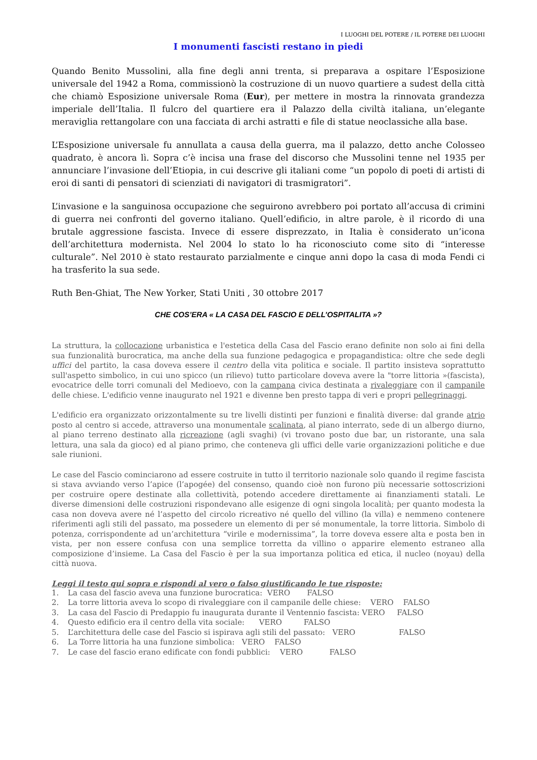I LUOGHI DEL POTERE / IL POTERE DEI LUOGHI
I monumenti fascisti restano in piedi
Quando Benito Mussolini, alla fine degli anni trenta, si preparava a ospitare l’Esposizione universale del 1942 a Roma, commissionò la costruzione di un nuovo quartiere a sudest della città che chiamò Esposizione universale Roma (Eur), per mettere in mostra la rinnovata grandezza imperiale dell’Italia. Il fulcro del quartiere era il Palazzo della civiltà italiana, un’elegante meraviglia rettangolare con una facciata di archi astratti e file di statue neoclassiche alla base.
L’Esposizione universale fu annullata a causa della guerra, ma il palazzo, detto anche Colosseo quadrato, è ancora lì. Sopra c’è incisa una frase del discorso che Mussolini tenne nel 1935 per annunciare l’invasione dell’Etiopia, in cui descrive gli italiani come “un popolo di poeti di artisti di eroi di santi di pensatori di scienziati di navigatori di trasmigratori”.
L’invasione e la sanguinosa occupazione che seguirono avrebbero poi portato all’accusa di crimini di guerra nei confronti del governo italiano. Quell’edificio, in altre parole, è il ricordo di una brutale aggressione fascista. Invece di essere disprezzato, in Italia è considerato un’icona dell’architettura modernista. Nel 2004 lo stato lo ha riconosciuto come sito di “interesse culturale”. Nel 2010 è stato restaurato parzialmente e cinque anni dopo la casa di moda Fendi ci ha trasferito la sua sede.
Ruth Ben-Ghiat, The New Yorker, Stati Uniti , 30 ottobre 2017
CHE COS’ERA « LA CASA DEL FASCIO E DELL’OSPITALITA »?
La struttura, la collocazione urbanistica e l'estetica della Casa del Fascio erano definite non solo ai fini della sua funzionalità burocratica, ma anche della sua funzione pedagogica e propagandistica: oltre che sede degli uffici del partito, la casa doveva essere il centro della vita politica e sociale. Il partito insisteva soprattutto sull'aspetto simbolico, in cui uno spicco (un rilievo) tutto particolare doveva avere la "torre littoria »(fascista), evocatrice delle torri comunali del Medioevo, con la campana civica destinata a rivaleggiare con il campanile delle chiese. L'edificio venne inaugurato nel 1921 e divenne ben presto tappa di veri e propri pellegrinaggi.
L'edificio era organizzato orizzontalmente su tre livelli distinti per funzioni e finalità diverse: dal grande atrio posto al centro si accede, attraverso una monumentale scalinata, al piano interrato, sede di un albergo diurno, al piano terreno destinato alla ricreazione (agli svaghi) (vi trovano posto due bar, un ristorante, una sala lettura, una sala da gioco) ed al piano primo, che conteneva gli uffici delle varie organizzazioni politiche e due sale riunioni.
Le case del Fascio cominciarono ad essere costruite in tutto il territorio nazionale solo quando il regime fascista si stava avviando verso l’apice (l’apogée) del consenso, quando cioè non furono più necessarie sottoscrizioni per costruire opere destinate alla collettività, potendo accedere direttamente ai finanziamenti statali. Le diverse dimensioni delle costruzioni rispondevano alle esigenze di ogni singola località; per quanto modesta la casa non doveva avere né l’aspetto del circolo ricreativo né quello del villino (la villa) e nemmeno contenere riferimenti agli stili del passato, ma possedere un elemento di per sé monumentale, la torre littoria. Simbolo di potenza, corrispondente ad un’architettura “virile e modernissima”, la torre doveva essere alta e posta ben in vista, per non essere confusa con una semplice torretta da villino o apparire elemento estraneo alla composizione d’insieme. La Casa del Fascio è per la sua importanza politica ed etica, il nucleo (noyau) della città nuova.
Leggi il testo qui sopra e rispondi al vero o falso giustificando le tue risposte:
1. La casa del fascio aveva una funzione burocratica: VERO FALSO
2. La torre littoria aveva lo scopo di rivaleggiare con il campanile delle chiese: VERO FALSO
3. La casa del Fascio di Predappio fu inaugurata durante il Ventennio fascista: VERO FALSO
4. Questo edificio era il centro della vita sociale: VERO FALSO
5. L’architettura delle case del Fascio si ispirava agli stili del passato: VERO FALSO
6. La Torre littoria ha una funzione simbolica: VERO FALSO
7. Le case del fascio erano edificate con fondi pubblici: VERO FALSO